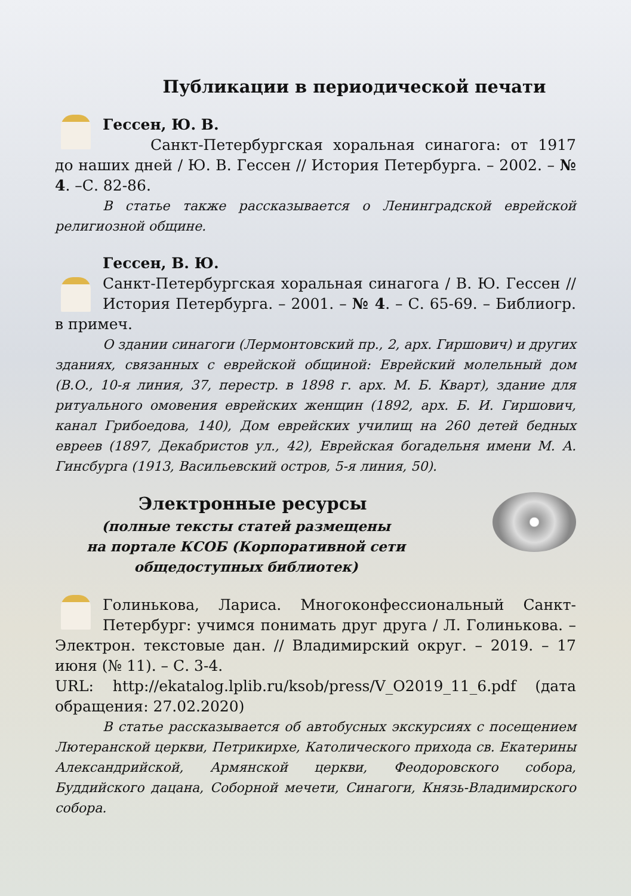Публикации в периодической печати
Гессен, Ю. В.
Санкт-Петербургская хоральная синагога: от 1917 до наших дней / Ю. В. Гессен // История Петербурга. – 2002. – № 4. –С. 82-86.
В статье также рассказывается о Ленинградской еврейской религиозной общине.
Гессен, В. Ю.
Санкт-Петербургская хоральная синагога / В. Ю. Гессен // История Петербурга. – 2001. – № 4. – С. 65-69. – Библиогр. в примеч.
О здании синагоги (Лермонтовский пр., 2, арх. Гиршович) и других зданиях, связанных с еврейской общиной: Еврейский молельный дом (В.О., 10-я линия, 37, перестр. в 1898 г. арх. М. Б. Кварт), здание для ритуального омовения еврейских женщин (1892, арх. Б. И. Гиршович, канал Грибоедова, 140), Дом еврейских училищ на 260 детей бедных евреев (1897, Декабристов ул., 42), Еврейская богадельня имени М. А. Гинсбурга (1913, Васильевский остров, 5-я линия, 50).
Электронные ресурсы
(полные тексты статей размещены
на портале КСОБ (Корпоративной сети
общедоступных библиотек)
Голинькова, Лариса. Многоконфессиональный Санкт-Петербург: учимся понимать друг друга / Л. Голинькова. – Электрон. текстовые дан. // Владимирский округ. – 2019. – 17 июня (№ 11). – С. 3-4.
URL: http://ekatalog.lplib.ru/ksob/press/V_O2019_11_6.pdf (дата обращения: 27.02.2020)
В статье рассказывается об автобусных экскурсиях с посещением Лютеранской церкви, Петрикирхе, Католического прихода св. Екатерины Александрийской, Армянской церкви, Феодоровского собора, Буддийского дацана, Соборной мечети, Синагоги, Князь-Владимирского собора.